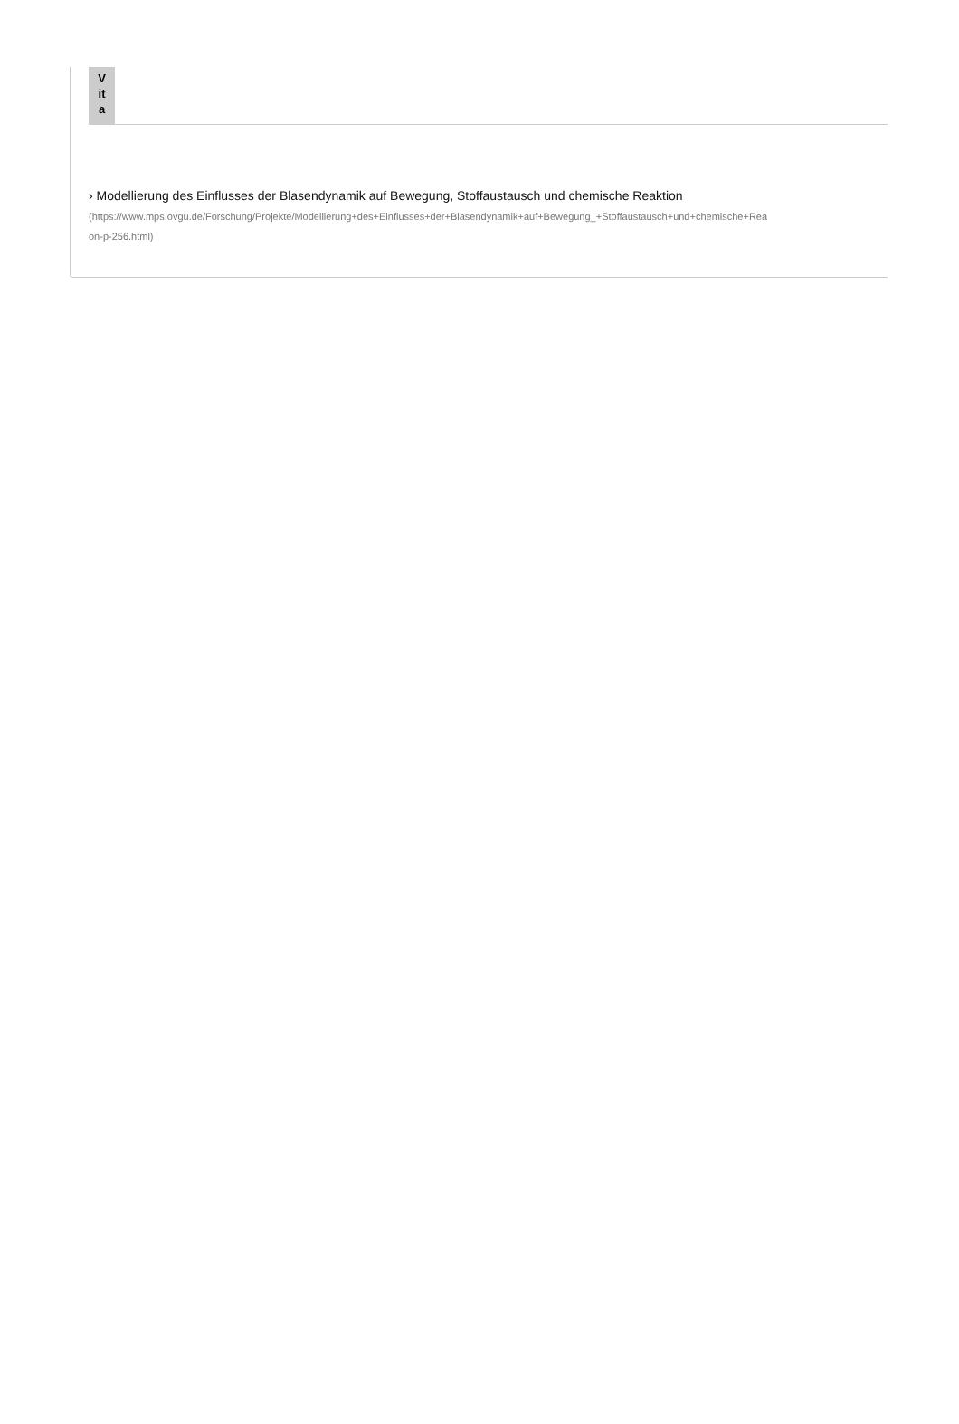V
it
a
› Modellierung des Einflusses der Blasendynamik auf Bewegung, Stoffaustausch und chemische Reaktion
(https://www.mps.ovgu.de/Forschung/Projekte/Modellierung+des+Einflusses+der+Blasendynamik+auf+Bewegung_+Stoffaustausch+und+chemische+Rea
on-p-256.html)